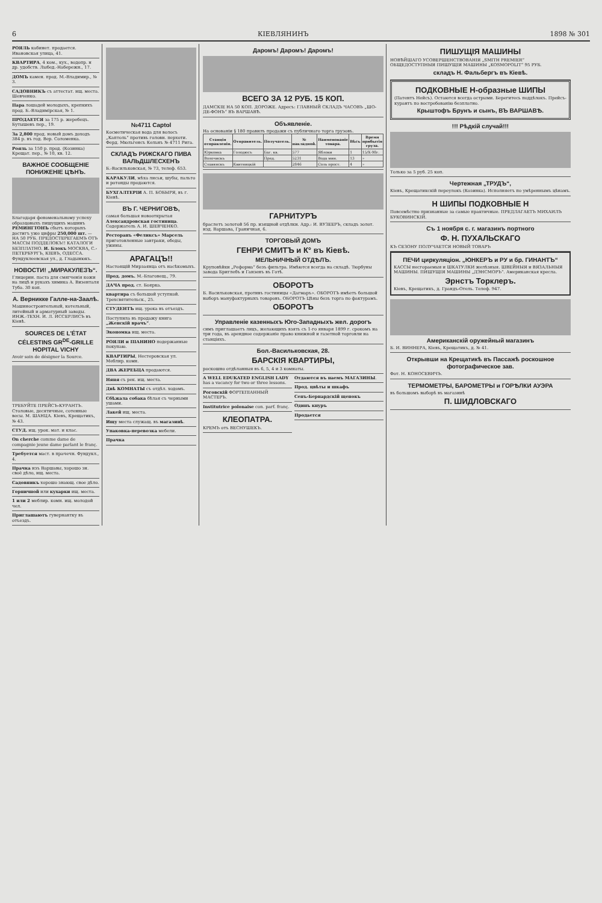6 КІЕВЛЯНИНЪ 1898 № 301
РОЯЛЬ кабинет. продается. Ивановская улица, 41.
КВАРТИРА, 4 ком., кух., водопр. н др. удобств. Лыбед.-Набережн., 17.
ДОМЪ камен. прод. М.-Владимир., № 3.
САДОВНИКЪ съ аттестат. ищ. места. Шевченко.
Пара лошадей молодыхъ, крепкихъ прод. Б.-Владимірская, № 1.
ПРОДАЕТСЯ за 175 р. жеребецъ. Бутышевъ пер., 19.
За 2,800 прод. новый домъ доходъ 384 р. въ год. Вер. Соломенка.
Рояль за 150 р. прод. (Козинка) Крещат. пер., № 10, кв. 12.
ВАЖНОЕ СООБЩЕНІЕ ПОНИЖЕНІЕ ЦѢНЪ.
Благодаря феноменальному успеху образцовыхъ пишущихъ машинъ РЕМИНГТОНЪ сбытъ которыхъ достигъ уже цифры 250,000 шт. — НА 50 РУБ. ПРЕДОСТЕРЕГАЕМЪ ОТЪ МАССЫ ПОДДЕЛОКЪ!! КАТАЛОГИ БЕЗПЛАТНО. И. Блокъ МОСКВА, С.-ПЕТЕРБУРГЪ, КІЕВЪ, ОДЕССА. Фундуклеевская ул., д. Гладынюкъ.
НОВОСТИ! „МИРАКУЛЕЗЪ“.
Глицерин. паста для смягченія кожи на лицѣ и рукахъ химика А. Визенталя Туба. 30 коп.
А. Верникке Галле-на-Заалѣ.
Машиностроительный, котельный, литейный и арматурный заводы. ИНЖ.-ТЕХН. И. Л. ИССЕРЛИСЪ въ Кіевѣ.
SOURCES DE L'ÉTAT CÉLESTINS GR<sup>DE</sup>-GRILLE HOPITAL VICHY
Avoir soin de désigner la Source.
ТРЕБУЙТЕ ПРЕЙСЪ-КУРАНТЪ. Столовые, десятичные, сотенные весы. М. ШАНЦА. Кіевъ, Крещатикъ, № 43.
СТУД. ищ. урок. мат. и клас.
On cherche comme dame de compagnie jeune dame parlant le franç.
Требуется маст. в прачечн. Фундукл., 4.
Прачка изъ Варшавы, хорошо зн. своё дѣло, ищ. места.
Садовникъ хорошо знающ. свое дѣло.
Горничной или кухарки ищ. места.
1 или 2 меблир. комн. ищ. молодой чел.
Приглашаютъ гувернантку въ отъездъ.
№4711 Captol
Косметическая вода для волосъ „Каптоль“ противъ головн. перхоти. Ферд. Мюльгенсъ Кельнъ № 4711 Рига.
СКЛАДЪ РИЖСКАГО ПИВА ВАЛЬДШЛЕСХЕНЪ
Б.-Васильковская, № 73, телеф. 653.
КАРАКУЛИ, мѣха лисьи, шубы, пальто и ротонды продаются.
БУХГАЛТЕРІИ А. П. БОБЫРЯ, въ г. Кіевѣ.
ВЪ Г. ЧЕРНИГОВѢ,
самая большая новооткрытая Александровская гостиница. Содержатель А. И. ШЕВЧЕНКО.
Ресторанъ «Феликсъ» Марсель приготовленные завтраки, обеды, ужины.
АРАГАЦЪ!!
Настоящій Мирзаянца отъ насѣкомыхъ.
Прод. домъ. М.-Благовещ., 79.
ДАЧА прод. ст. Боярка.
квартира съ большой уступкой. Трехсвятительск., 25.
СТУДЕНТЪ ищ. урока въ отъездъ.
Поступила въ продажу книга „Женскій врачъ“.
Экономка ищ. места.
РОЯЛИ и ПІАНИНО подержанные покупаю.
КВАРТИРЫ, Нестеровская ул. Меблир. комн.
ДВА ЖЕРЕБЦА продаются.
Няня съ рек. ищ. места.
Двѣ КОМНАТЫ съ отдѣл. ходомъ.
Сбѣжала собака бѣлая съ черными ушами.
Лакей ищ. места.
Ищу места служащ. въ магазинѣ.
Упаковка-перевозка мебели.
Прачка
Даромъ! Даромъ! Даромъ!
ВСЕГО ЗА 12 РУБ. 15 КОП.
ДАМСКІЕ НА 50 КОП. ДОРОЖЕ. Адресъ: ГЛАВНЫЙ СКЛАДЪ ЧАСОВЪ „ШО-ДЕ-ФОНЪ“ ВЪ ВАРШАВѢ.
Объявленіе.
На основаніи § 180 правилъ продажи съ публичнаго торга грузовъ.
| Станція отправленія. | Отправитель. | Получатель. | № накладной. | Наименованіе товара. | Вѣсъ | Время прибытія груза. |
| --- | --- | --- | --- | --- | --- | --- |
| Юрковка | Голодюсъ | Баг. кв. | 577 | Яблоки | 1 | 15/X-98г. |
| Волочискъ | | Пред. | 5231 | Вода мин. | 13 | » |
| Славянскъ | Квитницкій | | 2846 | Соль прост. | 4 | » |
ГАРНИТУРЪ
браслетъ золотой 56 пр. изящной отдѣлки. Адр.: И. ВУЗЕЕРЪ, складъ золот. изд. Варшава, Граничная, 6.
ТОРГОВЫЙ ДОМЪ
ГЕНРИ СМИТЪ и К° въ Кіевѣ.
МЕЛЬНИЧНЫЙ ОТДѢЛЪ.
Круповѣйки „Реформа“ безъ фильтра. Имѣются всегда на складѣ. Тюрбуны завода Бриглебъ и Ганзенъ въ Готѣ.
ОБОРОТЪ
Б. Васильковская, противъ гостиницы «Дагмаръ». ОБОРОТЪ имѣетъ большой выборъ мануфактурныхъ товаровъ. ОБОРОТЪ Цѣны безъ торга по фактурамъ.
ОБОРОТЪ
Управленіе казенныхъ Юго-Западныхъ жел. дорогъ
симъ приглашаетъ лицъ, желающихъ взять съ 1-го января 1899 г. срокомъ на три года, въ арендное содержаніе право книжной и газетной торговли на станціяхъ.
Бол.-Васильковская, 28.
БАРСКІЯ КВАРТИРЫ,
роскошно отдѣланныя въ 6, 5, 4 и 3 комнаты.
A WELL EDUKATED ENGLISH LADY has a vacancy for two or three lessons.
Роговскій ФОРТЕПІАННЫЙ МАСТЕРЪ.
Institutrice polonaise con. parf. franç.
КЛЕОПАТРА.
КРЕМЪ отъ ВЕСНУШЕКЪ.
Отдаются въ наемъ МАГАЗИНЫ.
Прод. цвѣты и шкафъ
Сенъ-Бернардскій щенокъ
Одинъ кнуръ
Продается
ПИШУЩІЯ МАШИНЫ
НОВѢЙШАГО УСОВЕРШЕНСТВОВАНІЯ „SMITH PREMIER“ ОБЩЕДОСТУПНЫЯ ПИШУЩІЯ МАШИНЫ „KOSMOPOLIT“ 95 РУБ.
складъ Н. Фальбергъ въ Кіевѣ.
ПОДКОВНЫЕ Н-образные ШИПЫ
(Патентъ Нейсъ). Остаются всегда острыми. Берегитесь поддѣлокъ. Прейсъ-курантъ по востребованію безплатно.
Крыштофъ Брунъ и сынъ, ВЪ ВАРШАВѢ.
!!! Рѣдкій случай!!!
Только за 5 руб. 25 коп.
Чертежная „ТРУДЪ“,
Кіевъ, Крещатикскій переулокъ (Козинка). Исполняетъ по умѣреннымъ цѣнамъ.
Н ШИПЫ ПОДКОВНЫЕ Н
Повсемѣстно признанные за самые практичные. ПРЕДЛАГАЕТЪ МИХАИЛЪ БУКОВИНСКІЙ.
Съ 1 ноября с. г. магазинъ портного
Ф. Н. ПУХАЛЬСКАГО
КЪ СЕЗОНУ ПОЛУЧАЕТСЯ НОВЫЙ ТОВАРЪ
ПЕЧИ циркуляціон. „ЮНКЕРЪ и РУ и бр. ГИНАНТЪ“
КАССЫ несгораемыя и ШКАТУЛКИ желѣзныя. ШВЕЙНЫЯ и ВЯЗАЛЬНЫЯ МАШИНЫ. ПИШУЩІЯ МАШИНЫ „ДЭНСМОРЪ“. Американская кресла.
Эрнстъ Торклеръ.
Кіевъ, Крещатикъ, д. Грандъ-Отель. Телеф. 947.
Американскій оружейный магазинъ
Б. И. ВИННЕРА, Кіевъ, Крещатикъ, д. № 41.
Открывши на Крещатикѣ въ Пассажѣ роскошное фотографическое зав.
Фот. Н. КОНОСЕВИЧЪ.
ТЕРМОМЕТРЫ, БАРОМЕТРЫ и ГОРѢЛКИ АУЭРА
въ большомъ выборѣ въ магазинѣ
П. ШИДЛОВСКАГО